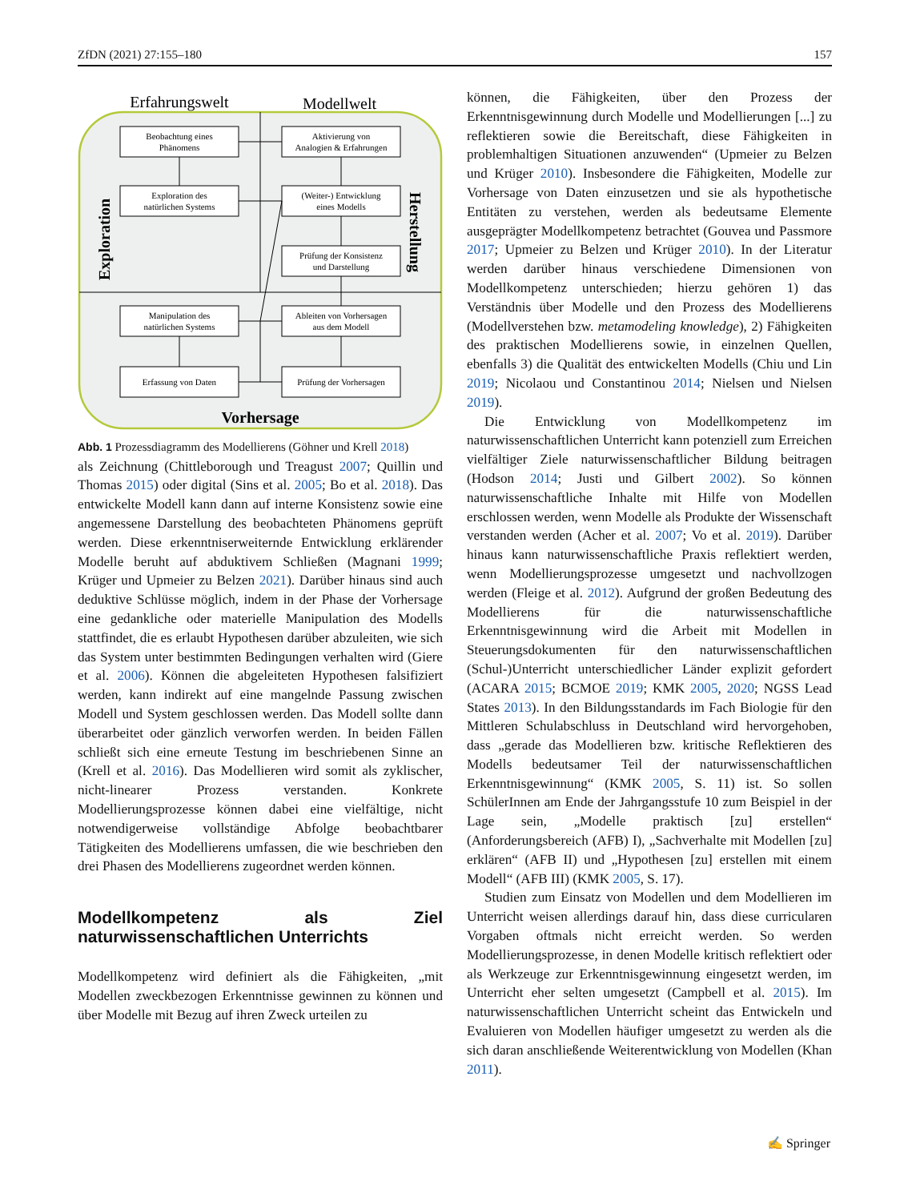ZfDN (2021) 27:155–180 157
Erfahrungswelt
Modellwelt
Beobachtung eines
Phänomens
Aktivierung von
Analogien & Erfahrungen
Exploration des
natürlichen Systems
(Weiter-) Entwicklung
eines Modells
Prüfung der Konsistenz
und Darstellung
Manipulation des
natürlichen Systems
Ableiten von Vorhersagen
aus dem Modell
Erfassung von Daten
Prüfung der Vorhersagen
Vorhersage
Exploration
Herstellung
Abb. 1 Prozessdiagramm des Modellierens (Göhner und Krell 2018)
als Zeichnung (Chittleborough und Treagust 2007; Quillin und Thomas 2015) oder digital (Sins et al. 2005; Bo et al. 2018). Das entwickelte Modell kann dann auf interne Konsistenz sowie eine angemessene Darstellung des beobachteten Phänomens geprüft werden. Diese erkenntniserweiternde Entwicklung erklärender Modelle beruht auf abduktivem Schließen (Magnani 1999; Krüger und Upmeier zu Belzen 2021). Darüber hinaus sind auch deduktive Schlüsse möglich, indem in der Phase der Vorhersage eine gedankliche oder materielle Manipulation des Modells stattfindet, die es erlaubt Hypothesen darüber abzuleiten, wie sich das System unter bestimmten Bedingungen verhalten wird (Giere et al. 2006). Können die abgeleiteten Hypothesen falsifiziert werden, kann indirekt auf eine mangelnde Passung zwischen Modell und System geschlossen werden. Das Modell sollte dann überarbeitet oder gänzlich verworfen werden. In beiden Fällen schließt sich eine erneute Testung im beschriebenen Sinne an (Krell et al. 2016). Das Modellieren wird somit als zyklischer, nicht-linearer Prozess verstanden. Konkrete Modellierungsprozesse können dabei eine vielfältige, nicht notwendigerweise vollständige Abfolge beobachtbarer Tätigkeiten des Modellierens umfassen, die wie beschrieben den drei Phasen des Modellierens zugeordnet werden können.
Modellkompetenz als Ziel naturwissenschaftlichen Unterrichts
Modellkompetenz wird definiert als die Fähigkeiten, „mit Modellen zweckbezogen Erkenntnisse gewinnen zu können und über Modelle mit Bezug auf ihren Zweck urteilen zu
können, die Fähigkeiten, über den Prozess der Erkenntnisgewinnung durch Modelle und Modellierungen [...] zu reflektieren sowie die Bereitschaft, diese Fähigkeiten in problemhaltigen Situationen anzuwenden“ (Upmeier zu Belzen und Krüger 2010). Insbesondere die Fähigkeiten, Modelle zur Vorhersage von Daten einzusetzen und sie als hypothetische Entitäten zu verstehen, werden als bedeutsame Elemente ausgeprägter Modellkompetenz betrachtet (Gouvea und Passmore 2017; Upmeier zu Belzen und Krüger 2010). In der Literatur werden darüber hinaus verschiedene Dimensionen von Modellkompetenz unterschieden; hierzu gehören 1) das Verständnis über Modelle und den Prozess des Modellierens (Modellverstehen bzw. metamodeling knowledge), 2) Fähigkeiten des praktischen Modellierens sowie, in einzelnen Quellen, ebenfalls 3) die Qualität des entwickelten Modells (Chiu und Lin 2019; Nicolaou und Constantinou 2014; Nielsen und Nielsen 2019).
Die Entwicklung von Modellkompetenz im naturwissenschaftlichen Unterricht kann potenziell zum Erreichen vielfältiger Ziele naturwissenschaftlicher Bildung beitragen (Hodson 2014; Justi und Gilbert 2002). So können naturwissenschaftliche Inhalte mit Hilfe von Modellen erschlossen werden, wenn Modelle als Produkte der Wissenschaft verstanden werden (Acher et al. 2007; Vo et al. 2019). Darüber hinaus kann naturwissenschaftliche Praxis reflektiert werden, wenn Modellierungsprozesse umgesetzt und nachvollzogen werden (Fleige et al. 2012). Aufgrund der großen Bedeutung des Modellierens für die naturwissenschaftliche Erkenntnisgewinnung wird die Arbeit mit Modellen in Steuerungsdokumenten für den naturwissenschaftlichen (Schul-)Unterricht unterschiedlicher Länder explizit gefordert (ACARA 2015; BCMOE 2019; KMK 2005, 2020; NGSS Lead States 2013). In den Bildungsstandards im Fach Biologie für den Mittleren Schulabschluss in Deutschland wird hervorgehoben, dass „gerade das Modellieren bzw. kritische Reflektieren des Modells bedeutsamer Teil der naturwissenschaftlichen Erkenntnisgewinnung“ (KMK 2005, S. 11) ist. So sollen SchülerInnen am Ende der Jahrgangsstufe 10 zum Beispiel in der Lage sein, „Modelle praktisch [zu] erstellen“ (Anforderungsbereich (AFB) I), „Sachverhalte mit Modellen [zu] erklären“ (AFB II) und „Hypothesen [zu] erstellen mit einem Modell“ (AFB III) (KMK 2005, S. 17).
Studien zum Einsatz von Modellen und dem Modellieren im Unterricht weisen allerdings darauf hin, dass diese curricularen Vorgaben oftmals nicht erreicht werden. So werden Modellierungsprozesse, in denen Modelle kritisch reflektiert oder als Werkzeuge zur Erkenntnisgewinnung eingesetzt werden, im Unterricht eher selten umgesetzt (Campbell et al. 2015). Im naturwissenschaftlichen Unterricht scheint das Entwickeln und Evaluieren von Modellen häufiger umgesetzt zu werden als die sich daran anschließende Weiterentwicklung von Modellen (Khan 2011).
✍ Springer